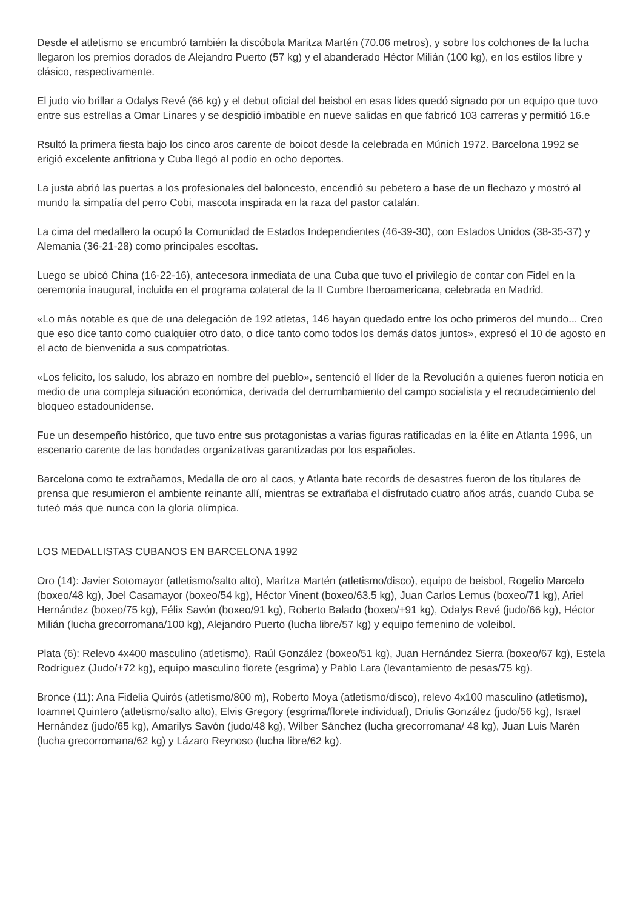Desde el atletismo se encumbró también la discóbola Maritza Martén (70.06 metros), y sobre los colchones de la lucha llegaron los premios dorados de Alejandro Puerto (57 kg) y el abanderado Héctor Milián (100 kg), en los estilos libre y clásico, respectivamente.
El judo vio brillar a Odalys Revé (66 kg) y el debut oficial del beisbol en esas lides quedó signado por un equipo que tuvo entre sus estrellas a Omar Linares y se despidió imbatible en nueve salidas en que fabricó 103 carreras y permitió 16.e
Rsultó la primera fiesta bajo los cinco aros carente de boicot desde la celebrada en Múnich 1972. Barcelona 1992 se erigió excelente anfitriona y Cuba llegó al podio en ocho deportes.
La justa abrió las puertas a los profesionales del baloncesto, encendió su pebetero a base de un flechazo y mostró al mundo la simpatía del perro Cobi, mascota inspirada en la raza del pastor catalán.
La cima del medallero la ocupó la Comunidad de Estados Independientes (46-39-30), con Estados Unidos (38-35-37) y Alemania (36-21-28) como principales escoltas.
Luego se ubicó China (16-22-16), antecesora inmediata de una Cuba que tuvo el privilegio de contar con Fidel en la ceremonia inaugural, incluida en el programa colateral de la II Cumbre Iberoamericana, celebrada en Madrid.
«Lo más notable es que de una delegación de 192 atletas, 146 hayan quedado entre los ocho primeros del mundo... Creo que eso dice tanto como cualquier otro dato, o dice tanto como todos los demás datos juntos», expresó el 10 de agosto en el acto de bienvenida a sus compatriotas.
«Los felicito, los saludo, los abrazo en nombre del pueblo», sentenció el líder de la Revolución a quienes fueron noticia en medio de una compleja situación económica, derivada del derrumbamiento del campo socialista y el recrudecimiento del bloqueo estadounidense.
Fue un desempeño histórico, que tuvo entre sus protagonistas a varias figuras ratificadas en la élite en Atlanta 1996, un escenario carente de las bondades organizativas garantizadas por los españoles.
Barcelona como te extrañamos, Medalla de oro al caos, y Atlanta bate records de desastres fueron de los titulares de prensa que resumieron el ambiente reinante allí, mientras se extrañaba el disfrutado cuatro años atrás, cuando Cuba se tuteó más que nunca con la gloria olímpica.
LOS MEDALLISTAS CUBANOS EN BARCELONA 1992
Oro (14): Javier Sotomayor (atletismo/salto alto), Maritza Martén (atletismo/disco), equipo de beisbol, Rogelio Marcelo (boxeo/48 kg), Joel Casamayor (boxeo/54 kg), Héctor Vinent (boxeo/63.5 kg), Juan Carlos Lemus (boxeo/71 kg), Ariel Hernández (boxeo/75 kg), Félix Savón (boxeo/91 kg), Roberto Balado (boxeo/+91 kg), Odalys Revé (judo/66 kg), Héctor Milián (lucha grecorromana/100 kg), Alejandro Puerto (lucha libre/57 kg) y equipo femenino de voleibol.
Plata (6): Relevo 4x400 masculino (atletismo), Raúl González (boxeo/51 kg), Juan Hernández Sierra (boxeo/67 kg), Estela Rodríguez (Judo/+72 kg), equipo masculino florete (esgrima) y Pablo Lara (levantamiento de pesas/75 kg).
Bronce (11): Ana Fidelia Quirós (atletismo/800 m), Roberto Moya (atletismo/disco), relevo 4x100 masculino (atletismo), Ioamnet Quintero (atletismo/salto alto), Elvis Gregory (esgrima/florete individual), Driulis González (judo/56 kg), Israel Hernández (judo/65 kg), Amarilys Savón (judo/48 kg), Wilber Sánchez (lucha grecorromana/ 48 kg), Juan Luis Marén (lucha grecorromana/62 kg) y Lázaro Reynoso (lucha libre/62 kg).